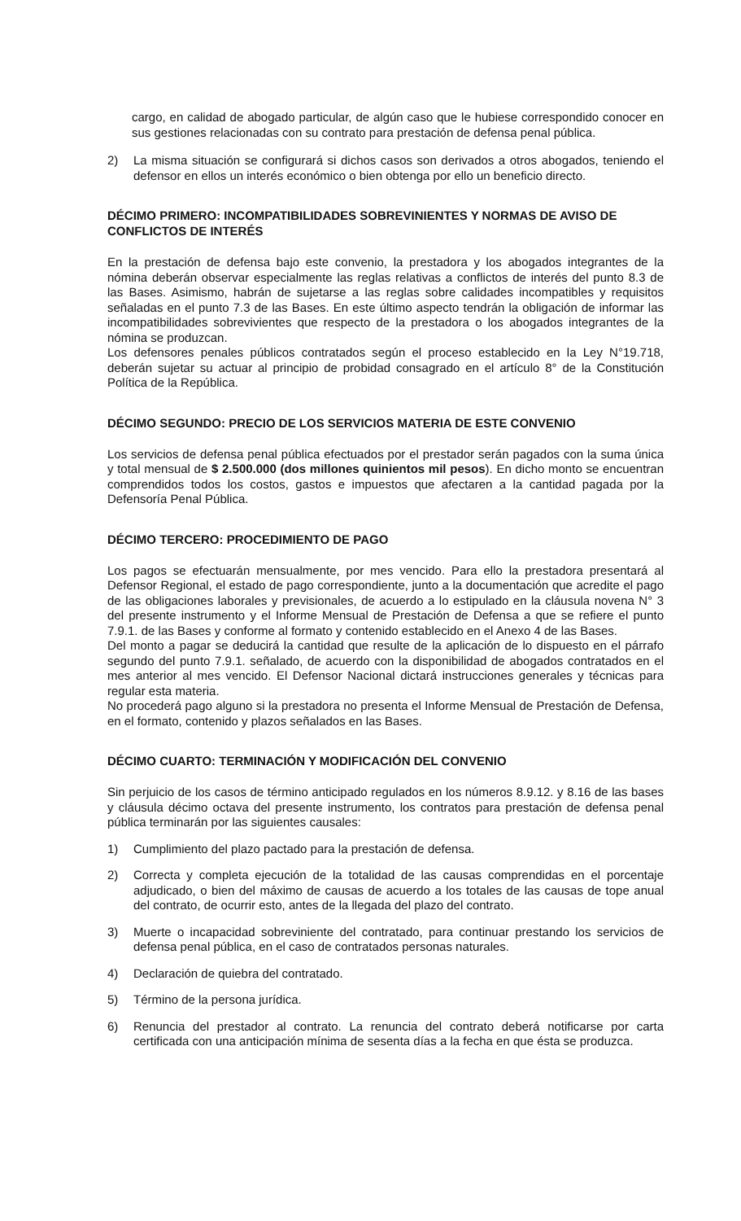cargo, en calidad de abogado particular, de algún caso que le hubiese correspondido conocer en sus gestiones relacionadas con su contrato para prestación de defensa penal pública.
2) La misma situación se configurará si dichos casos son derivados a otros abogados, teniendo el defensor en ellos un interés económico o bien obtenga por ello un beneficio directo.
DÉCIMO PRIMERO: INCOMPATIBILIDADES SOBREVINIENTES Y NORMAS DE AVISO DE CONFLICTOS DE INTERÉS
En la prestación de defensa bajo este convenio, la prestadora y los abogados integrantes de la nómina deberán observar especialmente las reglas relativas a conflictos de interés del punto 8.3 de las Bases. Asimismo, habrán de sujetarse a las reglas sobre calidades incompatibles y requisitos señaladas en el punto 7.3 de las Bases. En este último aspecto tendrán la obligación de informar las incompatibilidades sobrevivientes que respecto de la prestadora o los abogados integrantes de la nómina se produzcan.
Los defensores penales públicos contratados según el proceso establecido en la Ley N°19.718, deberán sujetar su actuar al principio de probidad consagrado en el artículo 8° de la Constitución Política de la República.
DÉCIMO SEGUNDO: PRECIO DE LOS SERVICIOS MATERIA DE ESTE CONVENIO
Los servicios de defensa penal pública efectuados por el prestador serán pagados con la suma única y total mensual de $ 2.500.000 (dos millones quinientos mil pesos). En dicho monto se encuentran comprendidos todos los costos, gastos e impuestos que afectaren a la cantidad pagada por la Defensoría Penal Pública.
DÉCIMO TERCERO: PROCEDIMIENTO DE PAGO
Los pagos se efectuarán mensualmente, por mes vencido. Para ello la prestadora presentará al Defensor Regional, el estado de pago correspondiente, junto a la documentación que acredite el pago de las obligaciones laborales y previsionales, de acuerdo a lo estipulado en la cláusula novena N° 3 del presente instrumento y el Informe Mensual de Prestación de Defensa a que se refiere el punto 7.9.1. de las Bases y conforme al formato y contenido establecido en el Anexo 4 de las Bases.
Del monto a pagar se deducirá la cantidad que resulte de la aplicación de lo dispuesto en el párrafo segundo del punto 7.9.1. señalado, de acuerdo con la disponibilidad de abogados contratados en el mes anterior al mes vencido. El Defensor Nacional dictará instrucciones generales y técnicas para regular esta materia.
No procederá pago alguno si la prestadora no presenta el Informe Mensual de Prestación de Defensa, en el formato, contenido y plazos señalados en las Bases.
DÉCIMO CUARTO: TERMINACIÓN Y MODIFICACIÓN DEL CONVENIO
Sin perjuicio de los casos de término anticipado regulados en los números 8.9.12. y 8.16 de las bases y cláusula décimo octava del presente instrumento, los contratos para prestación de defensa penal pública terminarán por las siguientes causales:
1) Cumplimiento del plazo pactado para la prestación de defensa.
2) Correcta y completa ejecución de la totalidad de las causas comprendidas en el porcentaje adjudicado, o bien del máximo de causas de acuerdo a los totales de las causas de tope anual del contrato, de ocurrir esto, antes de la llegada del plazo del contrato.
3) Muerte o incapacidad sobreviniente del contratado, para continuar prestando los servicios de defensa penal pública, en el caso de contratados personas naturales.
4) Declaración de quiebra del contratado.
5) Término de la persona jurídica.
6) Renuncia del prestador al contrato. La renuncia del contrato deberá notificarse por carta certificada con una anticipación mínima de sesenta días a la fecha en que ésta se produzca.